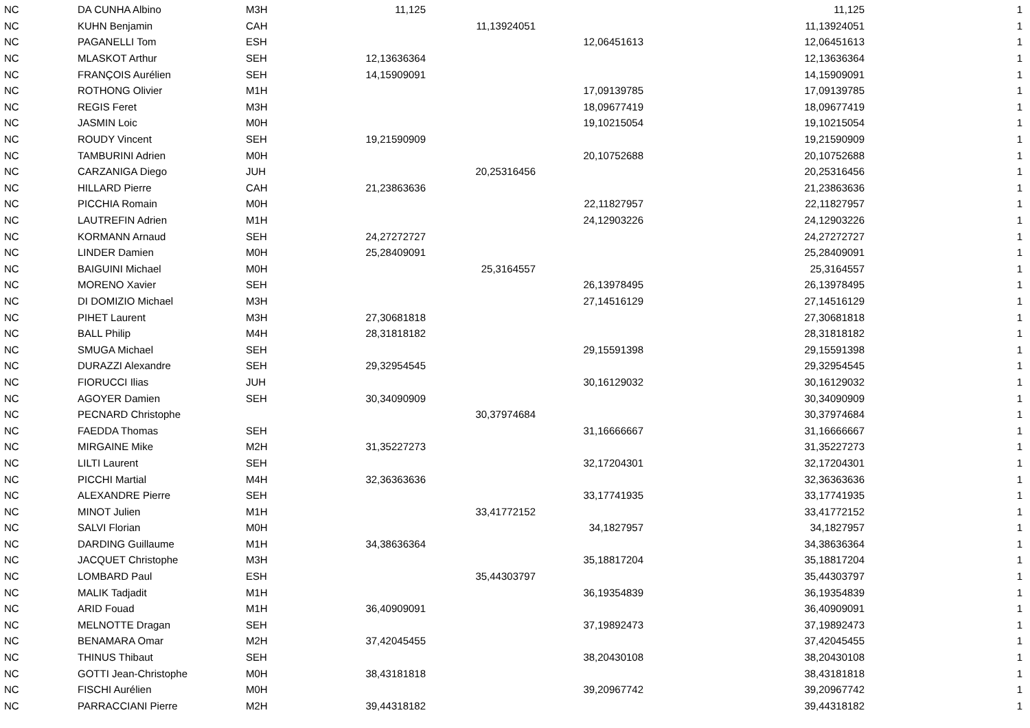| NC | DA CUNHA Albino | M3H | 11,125 | | | 11,125 | 1 |
| NC | KUHN Benjamin | CAH | | 11,13924051 | | 11,13924051 | 1 |
| NC | PAGANELLI Tom | ESH | | | 12,06451613 | 12,06451613 | 1 |
| NC | MLASKOT Arthur | SEH | 12,13636364 | | | 12,13636364 | 1 |
| NC | FRANÇOIS Aurélien | SEH | 14,15909091 | | | 14,15909091 | 1 |
| NC | ROTHONG Olivier | M1H | | | 17,09139785 | 17,09139785 | 1 |
| NC | REGIS Feret | M3H | | | 18,09677419 | 18,09677419 | 1 |
| NC | JASMIN Loic | M0H | | | 19,10215054 | 19,10215054 | 1 |
| NC | ROUDY Vincent | SEH | 19,21590909 | | | 19,21590909 | 1 |
| NC | TAMBURINI Adrien | M0H | | | 20,10752688 | 20,10752688 | 1 |
| NC | CARZANIGA Diego | JUH | | 20,25316456 | | 20,25316456 | 1 |
| NC | HILLARD Pierre | CAH | 21,23863636 | | | 21,23863636 | 1 |
| NC | PICCHIA Romain | M0H | | | 22,11827957 | 22,11827957 | 1 |
| NC | LAUTREFIN Adrien | M1H | | | 24,12903226 | 24,12903226 | 1 |
| NC | KORMANN Arnaud | SEH | 24,27272727 | | | 24,27272727 | 1 |
| NC | LINDER Damien | M0H | 25,28409091 | | | 25,28409091 | 1 |
| NC | BAIGUINI Michael | M0H | | 25,3164557 | | 25,3164557 | 1 |
| NC | MORENO Xavier | SEH | | | 26,13978495 | 26,13978495 | 1 |
| NC | DI DOMIZIO Michael | M3H | | | 27,14516129 | 27,14516129 | 1 |
| NC | PIHET Laurent | M3H | 27,30681818 | | | 27,30681818 | 1 |
| NC | BALL Philip | M4H | 28,31818182 | | | 28,31818182 | 1 |
| NC | SMUGA Michael | SEH | | | 29,15591398 | 29,15591398 | 1 |
| NC | DURAZZI Alexandre | SEH | 29,32954545 | | | 29,32954545 | 1 |
| NC | FIORUCCI Ilias | JUH | | | 30,16129032 | 30,16129032 | 1 |
| NC | AGOYER Damien | SEH | 30,34090909 | | | 30,34090909 | 1 |
| NC | PECNARD Christophe | | | 30,37974684 | | 30,37974684 | 1 |
| NC | FAEDDA Thomas | SEH | | | 31,16666667 | 31,16666667 | 1 |
| NC | MIRGAINE Mike | M2H | 31,35227273 | | | 31,35227273 | 1 |
| NC | LILTI Laurent | SEH | | | 32,17204301 | 32,17204301 | 1 |
| NC | PICCHI Martial | M4H | 32,36363636 | | | 32,36363636 | 1 |
| NC | ALEXANDRE Pierre | SEH | | | 33,17741935 | 33,17741935 | 1 |
| NC | MINOT Julien | M1H | | 33,41772152 | | 33,41772152 | 1 |
| NC | SALVI Florian | M0H | | | 34,1827957 | 34,1827957 | 1 |
| NC | DARDING Guillaume | M1H | 34,38636364 | | | 34,38636364 | 1 |
| NC | JACQUET Christophe | M3H | | | 35,18817204 | 35,18817204 | 1 |
| NC | LOMBARD Paul | ESH | | 35,44303797 | | 35,44303797 | 1 |
| NC | MALIK Tadjadit | M1H | | | 36,19354839 | 36,19354839 | 1 |
| NC | ARID Fouad | M1H | 36,40909091 | | | 36,40909091 | 1 |
| NC | MELNOTTE Dragan | SEH | | | 37,19892473 | 37,19892473 | 1 |
| NC | BENAMARA Omar | M2H | 37,42045455 | | | 37,42045455 | 1 |
| NC | THINUS Thibaut | SEH | | | 38,20430108 | 38,20430108 | 1 |
| NC | GOTTI Jean-Christophe | M0H | 38,43181818 | | | 38,43181818 | 1 |
| NC | FISCHI Aurélien | M0H | | | 39,20967742 | 39,20967742 | 1 |
| NC | PARRACCIANI Pierre | M2H | 39,44318182 | | | 39,44318182 | 1 |